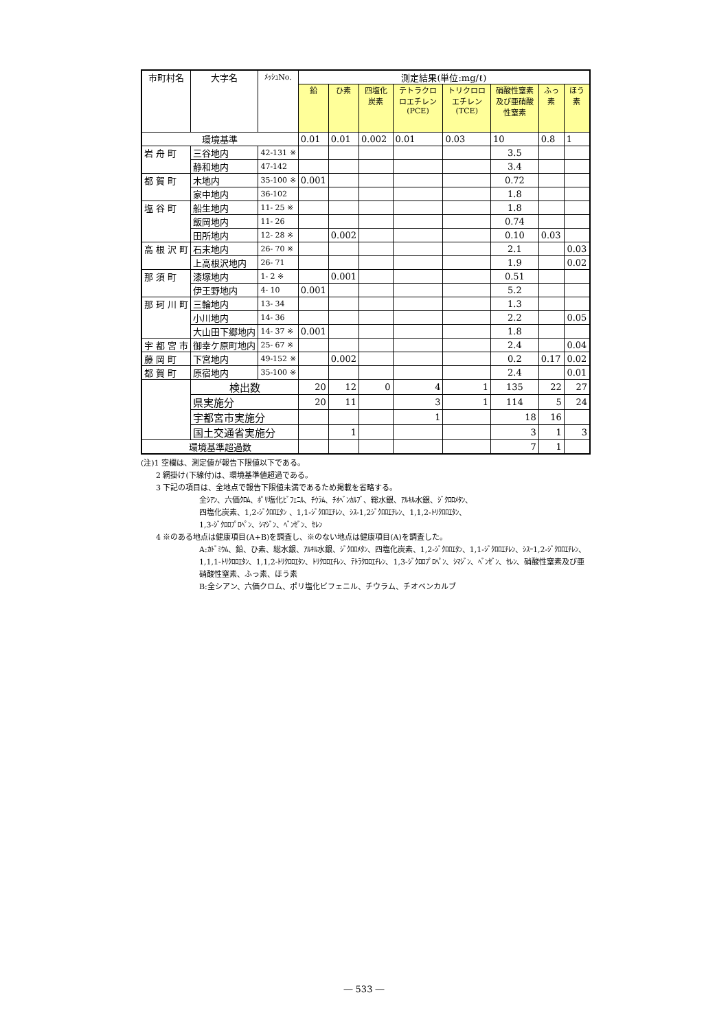| 市町村名 | 大字名 | ﾒｯｼｭNo. | 測定結果(単位:mg/ℓ) | | | | | | | |
| --- | --- | --- | --- | --- | --- | --- | --- | --- | --- | --- |
| | | | 鉛 | ひ素 | 四塩化炭素 | テトラクロロエチレン (PCE) | トリクロロエチレン (TCE) | 硝酸性窒素及び亜硝酸性窒素 | ふっ素 | ほう素 |
| 環境基準 | | | 0.01 | 0.01 | 0.002 | 0.01 | 0.03 | 10 | 0.8 | 1 |
| 岩 舟 町 | 三谷地内 | 42-131 ※ | | | | | | 3.5 | | |
| | 静和地内 | 47-142 | | | | | | 3.4 | | |
| 都 賀 町 | 木地内 | 35-100 ※ | 0.001 | | | | | 0.72 | | |
| | 家中地内 | 36-102 | | | | | | 1.8 | | |
| 塩 谷 町 | 船生地内 | 11- 25 ※ | | | | | | 1.8 | | |
| | 飯岡地内 | 11- 26 | | | | | | 0.74 | | |
| | 田所地内 | 12- 28 ※ | | 0.002 | | | | 0.10 | 0.03 | |
| 高 根 沢 町 | 石末地内 | 26- 70 ※ | | | | | | 2.1 | | 0.03 |
| | 上高根沢地内 | 26- 71 | | | | | | 1.9 | | 0.02 |
| 那 須 町 | 漆塚地内 | 1- 2 ※ | | 0.001 | | | | 0.51 | | |
| | 伊王野地内 | 4- 10 | 0.001 | | | | | 5.2 | | |
| 那 珂 川 町 | 三輪地内 | 13- 34 | | | | | | 1.3 | | |
| | 小川地内 | 14- 36 | | | | | | 2.2 | | 0.05 |
| | 大山田下郷地内 | 14- 37 ※ | 0.001 | | | | | 1.8 | | |
| 宇 都 宮 市 | 御幸ケ原町地内 | 25- 67 ※ | | | | | | 2.4 | | 0.04 |
| 藤 岡 町 | 下宮地内 | 49-152 ※ | | 0.002 | | | | 0.2 | 0.17 | 0.02 |
| 都 賀 町 | 原宿地内 | 35-100 ※ | | | | | | 2.4 | | 0.01 |
| | 検出数 | | 20 | 12 | 0 | 4 | 1 | 135 | 22 | 27 |
| | 県実施分 | | 20 | 11 | | 3 | 1 | 114 | 5 | 24 |
| | 宇都宮市実施分 | | | | | 1 | | 18 | 16 | |
| | 国土交通省実施分 | | | 1 | | | | 3 | 1 | 3 |
| 環境基準超過数 | | | | | | | | 7 | 1 | |
(注)1 空欄は、測定値が報告下限値以下である。
2 網掛け(下線付)は、環境基準値超過である。
3 下記の項目は、全地点で報告下限値未満であるため掲載を省略する。
全ｼｱﾝ、六価ｸﾛﾑ、ﾎﾟﾘ塩化ﾋﾞﾌｪﾆﾙ、ﾁｳﾗﾑ、ﾁｵﾍﾞﾝｶﾙﾌﾞ、総水銀、ｱﾙｷﾙ水銀、ｼﾞｸﾛﾛﾒﾀﾝ、
四塩化炭素、1,2-ｼﾞｸﾛﾛｴﾀﾝ 、1,1-ｼﾞｸﾛﾛｴﾁﾚﾝ、ｼｽ-1,2ｼﾞｸﾛﾛｴﾁﾚﾝ、1,1,2-ﾄﾘｸﾛﾛｴﾀﾝ、
1,3-ｼﾞｸﾛﾛﾌﾟﾛﾍﾟﾝ、ｼﾏｼﾞﾝ、ﾍﾞﾝｾﾞﾝ、ｾﾚﾝ
4 ※のある地点は健康項目(A+B)を調査し、※のない地点は健康項目(A)を調査した。
A:ｶﾄﾞﾐｳﾑ、鉛、ひ素、総水銀、ｱﾙｷﾙ水銀、ｼﾞｸﾛﾛﾒﾀﾝ、四塩化炭素、1,2-ｼﾞｸﾛﾛｴﾀﾝ、1,1-ｼﾞｸﾛﾛｴﾁﾚﾝ、ｼｽｰ1,2-ｼﾞｸﾛﾛｴﾁﾚﾝ、1,1,1-ﾄﾘｸﾛﾛｴﾀﾝ、1,1,2-ﾄﾘｸﾛﾛｴﾀﾝ、ﾄﾘｸﾛﾛｴﾁﾚﾝ、ﾃﾄﾗｸﾛﾛｴﾁﾚﾝ、1,3-ｼﾞｸﾛﾛﾌﾟﾛﾍﾟﾝ、ｼﾏｼﾞﾝ、ﾍﾞﾝｾﾞﾝ、ｾﾚﾝ、硝酸性窒素及び亜硝酸性窒素、ふっ素、ほう素
B:全シアン、六価クロム、ポリ塩化ビフェニル、チウラム、チオベンカルブ
― 533 ―